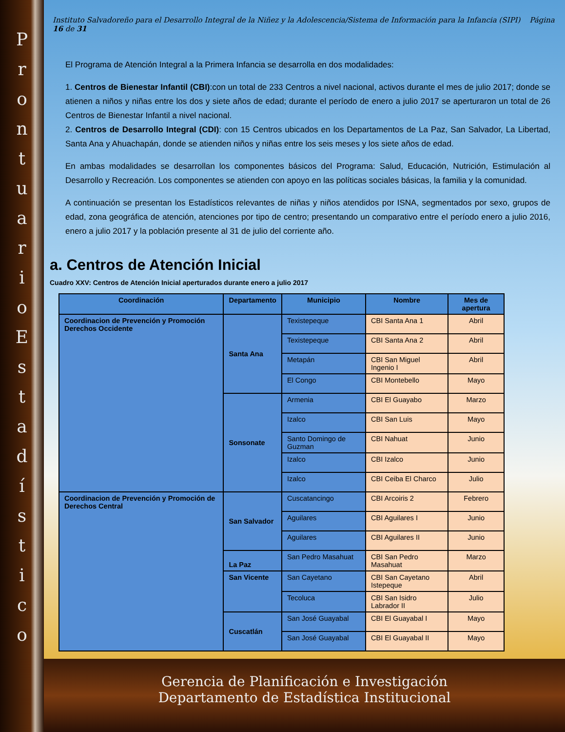ProntuarioEstadístico
Instituto Salvadoreño para el Desarrollo Integral de la Niñez y la Adolescencia/Sistema de Información para la Infancia (SIPI) Página 16 de 31
El Programa de Atención Integral a la Primera Infancia se desarrolla en dos modalidades:
1. Centros de Bienestar Infantil (CBI):con un total de 233 Centros a nivel nacional, activos durante el mes de julio 2017; donde se atienen a niños y niñas entre los dos y siete años de edad; durante el período de enero a julio 2017 se aperturaron un total de 26 Centros de Bienestar Infantil a nivel nacional.
2. Centros de Desarrollo Integral (CDI): con 15 Centros ubicados en los Departamentos de La Paz, San Salvador, La Libertad, Santa Ana y Ahuachapán, donde se atienden niños y niñas entre los seis meses y los siete años de edad.
En ambas modalidades se desarrollan los componentes básicos del Programa: Salud, Educación, Nutrición, Estimulación al Desarrollo y Recreación. Los componentes se atienden con apoyo en las políticas sociales básicas, la familia y la comunidad.
A continuación se presentan los Estadísticos relevantes de niñas y niños atendidos por ISNA, segmentados por sexo, grupos de edad, zona geográfica de atención, atenciones por tipo de centro; presentando un comparativo entre el período enero a julio 2016, enero a julio 2017 y la población presente al 31 de julio del corriente año.
a. Centros de Atención Inicial
Cuadro XXV: Centros de Atención Inicial aperturados durante enero a julio 2017
| Coordinación | Departamento | Municipio | Nombre | Mes de apertura |
| --- | --- | --- | --- | --- |
| Coordinacion de Prevención y Promoción Derechos Occidente | Santa Ana | Texistepeque | CBI Santa Ana 1 | Abril |
| | | Texistepeque | CBI Santa Ana 2 | Abril |
| | | Metapán | CBI San Miguel Ingenio I | Abril |
| | | El Congo | CBI Montebello | Mayo |
| | Sonsonate | Armenia | CBI El Guayabo | Marzo |
| | | Izalco | CBI San Luis | Mayo |
| | | Santo Domingo de Guzman | CBI Nahuat | Junio |
| | | Izalco | CBI Izalco | Junio |
| | | Izalco | CBI Ceiba El Charco | Julio |
| Coordinacion de Prevención y Promoción de Derechos Central | San Salvador | Cuscatancingo | CBI Arcoiris 2 | Febrero |
| | | Aguilares | CBI Aguilares I | Junio |
| | | Aguilares | CBI Aguilares II | Junio |
| | La Paz | San Pedro Masahuat | CBI San Pedro Masahuat | Marzo |
| | San Vicente | San Cayetano | CBI San Cayetano Istepeque | Abril |
| | | Tecoluca | CBI San Isidro Labrador II | Julio |
| | Cuscatlán | San José Guayabal | CBI El Guayabal I | Mayo |
| | | San José Guayabal | CBI El Guayabal II | Mayo |
Gerencia de Planificación e Investigación
Departamento de Estadística Institucional